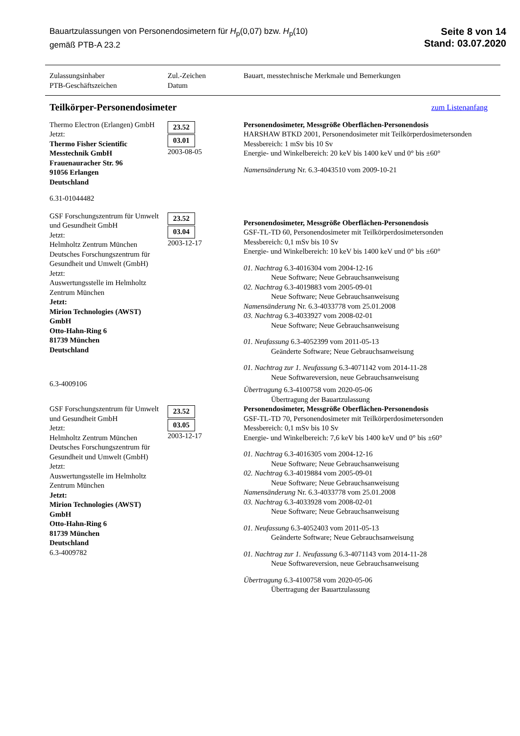Bauartzulassungen von Personendosimetern für H<sub>p</sub>(0,07) bzw. H<sub>p</sub>(10)
gemäß PTB-A 23.2
Seite 8 von 14
Stand: 03.07.2020
| Zulassungsinhaber PTB-Geschäftszeichen | Zul.-Zeichen Datum | Bauart, messtechnische Merkmale und Bemerkungen |
| --- | --- | --- |
| Teilkörper-Personendosimeter zum Listenanfang | | |
| Thermo Electron (Erlangen) GmbH Jetzt: Thermo Fisher Scientific Messtechnik GmbH Frauenauracher Str. 96 91056 Erlangen Deutschland 6.31-01044482 | 23.52 03.01 2003-08-05 | Personendosimeter, Messgröße Oberflächen-Personendosis HARSHAW BTKD 2001, Personendosimeter mit Teilkörperdosimetersonden Messbereich: 1 mSv bis 10 Sv Energie- und Winkelbereich: 20 keV bis 1400 keV und 0° bis ±60° Namensänderung Nr. 6.3-4043510 vom 2009-10-21 |
| GSF Forschungszentrum für Umwelt und Gesundheit GmbH Jetzt: Helmholtz Zentrum München Deutsches Forschungszentrum für Gesundheit und Umwelt (GmbH) Jetzt: Auswertungsstelle im Helmholtz Zentrum München Jetzt: Mirion Technologies (AWST) GmbH Otto-Hahn-Ring 6 81739 München Deutschland 6.3-4009106 | 23.52 03.04 2003-12-17 | Personendosimeter, Messgröße Oberflächen-Personendosis GSF-TL-TD 60, Personendosimeter mit Teilkörperdosimetersonden Messbereich: 0,1 mSv bis 10 Sv Energie- und Winkelbereich: 10 keV bis 1400 keV und 0° bis ±60° 01. Nachtrag 6.3-4016304 vom 2004-12-16 Neue Software; Neue Gebrauchsanweisung 02. Nachtrag 6.3-4019883 vom 2005-09-01 Neue Software; Neue Gebrauchsanweisung Namensänderung Nr. 6.3-4033778 vom 25.01.2008 03. Nachtrag 6.3-4033927 vom 2008-02-01 Neue Software; Neue Gebrauchsanweisung 01. Neufassung 6.3-4052399 vom 2011-05-13 Geänderte Software; Neue Gebrauchsanweisung 01. Nachtrag zur 1. Neufassung 6.3-4071142 vom 2014-11-28 Neue Softwareversion, neue Gebrauchsanweisung Übertragung 6.3-4100758 vom 2020-05-06 Übertragung der Bauartzulassung |
| GSF Forschungszentrum für Umwelt und Gesundheit GmbH Jetzt: Helmholtz Zentrum München Deutsches Forschungszentrum für Gesundheit und Umwelt (GmbH) Jetzt: Auswertungsstelle im Helmholtz Zentrum München Jetzt: Mirion Technologies (AWST) GmbH Otto-Hahn-Ring 6 81739 München Deutschland 6.3-4009782 | 23.52 03.05 2003-12-17 | Personendosimeter, Messgröße Oberflächen-Personendosis GSF-TL-TD 70, Personendosimeter mit Teilkörperdosimetersonden Messbereich: 0,1 mSv bis 10 Sv Energie- und Winkelbereich: 7,6 keV bis 1400 keV und 0° bis ±60° 01. Nachtrag 6.3-4016305 vom 2004-12-16 Neue Software; Neue Gebrauchsanweisung 02. Nachtrag 6.3-4019884 vom 2005-09-01 Neue Software; Neue Gebrauchsanweisung Namensänderung Nr. 6.3-4033778 vom 25.01.2008 03. Nachtrag 6.3-4033928 vom 2008-02-01 Neue Software; Neue Gebrauchsanweisung 01. Neufassung 6.3-4052403 vom 2011-05-13 Geänderte Software; Neue Gebrauchsanweisung 01. Nachtrag zur 1. Neufassung 6.3-4071143 vom 2014-11-28 Neue Softwareversion, neue Gebrauchsanweisung Übertragung 6.3-4100758 vom 2020-05-06 Übertragung der Bauartzulassung |